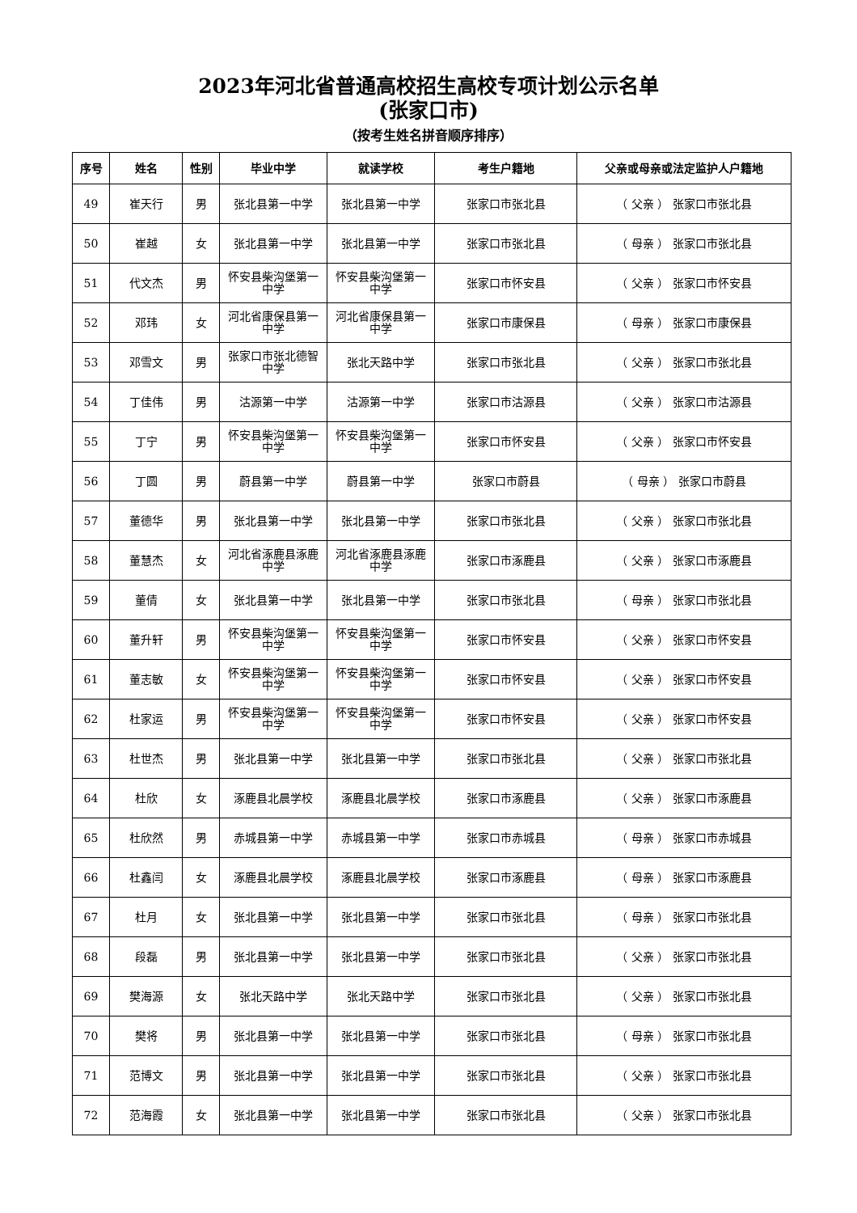2023年河北省普通高校招生高校专项计划公示名单
(张家口市)
（按考生姓名拼音顺序排序）
| 序号 | 姓名 | 性别 | 毕业中学 | 就读学校 | 考生户籍地 | 父亲或母亲或法定监护人户籍地 |
| --- | --- | --- | --- | --- | --- | --- |
| 49 | 崔天行 | 男 | 张北县第一中学 | 张北县第一中学 | 张家口市张北县 | （ 父亲 ） 张家口市张北县 |
| 50 | 崔越 | 女 | 张北县第一中学 | 张北县第一中学 | 张家口市张北县 | （ 母亲 ） 张家口市张北县 |
| 51 | 代文杰 | 男 | 怀安县柴沟堡第一中学 | 怀安县柴沟堡第一中学 | 张家口市怀安县 | （ 父亲 ） 张家口市怀安县 |
| 52 | 邓玮 | 女 | 河北省康保县第一中学 | 河北省康保县第一中学 | 张家口市康保县 | （ 母亲 ） 张家口市康保县 |
| 53 | 邓雪文 | 男 | 张家口市张北德智中学 | 张北天路中学 | 张家口市张北县 | （ 父亲 ） 张家口市张北县 |
| 54 | 丁佳伟 | 男 | 沽源第一中学 | 沽源第一中学 | 张家口市沽源县 | （ 父亲 ） 张家口市沽源县 |
| 55 | 丁宁 | 男 | 怀安县柴沟堡第一中学 | 怀安县柴沟堡第一中学 | 张家口市怀安县 | （ 父亲 ） 张家口市怀安县 |
| 56 | 丁圆 | 男 | 蔚县第一中学 | 蔚县第一中学 | 张家口市蔚县 | （ 母亲 ） 张家口市蔚县 |
| 57 | 董德华 | 男 | 张北县第一中学 | 张北县第一中学 | 张家口市张北县 | （ 父亲 ） 张家口市张北县 |
| 58 | 董慧杰 | 女 | 河北省涿鹿县涿鹿中学 | 河北省涿鹿县涿鹿中学 | 张家口市涿鹿县 | （ 父亲 ） 张家口市涿鹿县 |
| 59 | 董倩 | 女 | 张北县第一中学 | 张北县第一中学 | 张家口市张北县 | （ 母亲 ） 张家口市张北县 |
| 60 | 董升轩 | 男 | 怀安县柴沟堡第一中学 | 怀安县柴沟堡第一中学 | 张家口市怀安县 | （ 父亲 ） 张家口市怀安县 |
| 61 | 董志敏 | 女 | 怀安县柴沟堡第一中学 | 怀安县柴沟堡第一中学 | 张家口市怀安县 | （ 父亲 ） 张家口市怀安县 |
| 62 | 杜家运 | 男 | 怀安县柴沟堡第一中学 | 怀安县柴沟堡第一中学 | 张家口市怀安县 | （ 父亲 ） 张家口市怀安县 |
| 63 | 杜世杰 | 男 | 张北县第一中学 | 张北县第一中学 | 张家口市张北县 | （ 父亲 ） 张家口市张北县 |
| 64 | 杜欣 | 女 | 涿鹿县北晨学校 | 涿鹿县北晨学校 | 张家口市涿鹿县 | （ 父亲 ） 张家口市涿鹿县 |
| 65 | 杜欣然 | 男 | 赤城县第一中学 | 赤城县第一中学 | 张家口市赤城县 | （ 母亲 ） 张家口市赤城县 |
| 66 | 杜鑫闫 | 女 | 涿鹿县北晨学校 | 涿鹿县北晨学校 | 张家口市涿鹿县 | （ 母亲 ） 张家口市涿鹿县 |
| 67 | 杜月 | 女 | 张北县第一中学 | 张北县第一中学 | 张家口市张北县 | （ 母亲 ） 张家口市张北县 |
| 68 | 段磊 | 男 | 张北县第一中学 | 张北县第一中学 | 张家口市张北县 | （ 父亲 ） 张家口市张北县 |
| 69 | 樊海源 | 女 | 张北天路中学 | 张北天路中学 | 张家口市张北县 | （ 父亲 ） 张家口市张北县 |
| 70 | 樊将 | 男 | 张北县第一中学 | 张北县第一中学 | 张家口市张北县 | （ 母亲 ） 张家口市张北县 |
| 71 | 范博文 | 男 | 张北县第一中学 | 张北县第一中学 | 张家口市张北县 | （ 父亲 ） 张家口市张北县 |
| 72 | 范海霞 | 女 | 张北县第一中学 | 张北县第一中学 | 张家口市张北县 | （ 父亲 ） 张家口市张北县 |